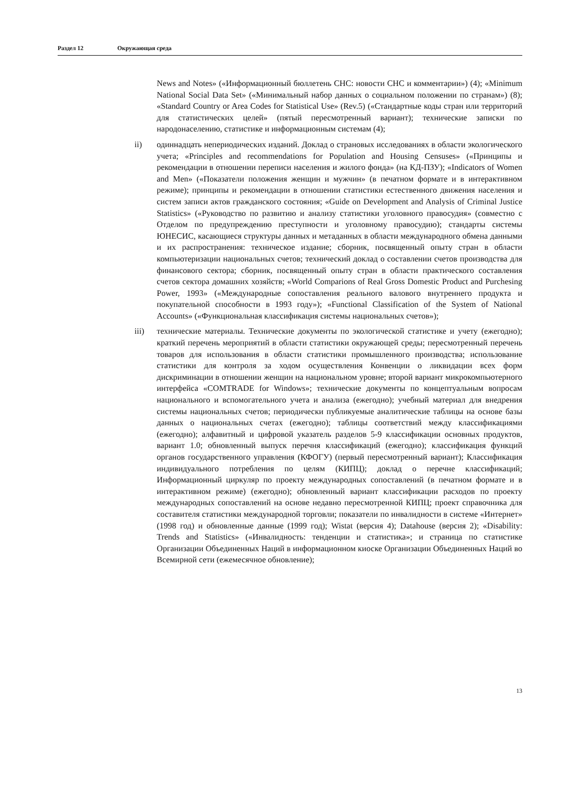Раздел 12 Окружающая среда
News and Notes» («Информационный бюллетень СНС: новости СНС и комментарии») (4); «Minimum National Social Data Set» («Минимальный набор данных о социальном положении по странам») (8); «Standard Country or Area Codes for Statistical Use» (Rev.5) («Стандартные коды стран или территорий для статистических целей» (пятый пересмотренный вариант); технические записки по народонаселению, статистике и информационным системам (4);
ii)
одиннадцать непериодических изданий. Доклад о страновых исследованиях в области экологического учета; «Principles and recommendations for Population and Housing Censuses» («Принципы и рекомендации в отношении переписи населения и жилого фонда» (на КД-ПЗУ); «Indicators of Women and Men» («Показатели положения женщин и мужчин» (в печатном формате и в интерактивном режиме); принципы и рекомендации в отношении статистики естественного движения населения и систем записи актов гражданского состояния; «Guide on Development and Analysis of Criminal Justice Statistics» («Руководство по развитию и анализу статистики уголовного правосудия» (совместно с Отделом по предупреждению преступности и уголовному правосудию); стандарты системы ЮНЕСИС, касающиеся структуры данных и метаданных в области международного обмена данными и их распространения: техническое издание; сборник, посвященный опыту стран в области компьютеризации национальных счетов; технический доклад о составлении счетов производства для финансового сектора; сборник, посвященный опыту стран в области практического составления счетов сектора домашних хозяйств; «World Comparions of Real Gross Domestic Product and Purchesing Power, 1993» («Международные сопоставления реального валового внутреннего продукта и покупательной способности в 1993 году»); «Functional Classification of the System of National Accounts» («Функциональная классификация системы национальных счетов»);
iii)
технические материалы. Технические документы по экологической статистике и учету (ежегодно); краткий перечень мероприятий в области статистики окружающей среды; пересмотренный перечень товаров для использования в области статистики промышленного производства; использование статистики для контроля за ходом осуществления Конвенции о ликвидации всех форм дискриминации в отношении женщин на национальном уровне; второй вариант микрокомпьютерного интерфейса «COMTRADE for Windows»; технические документы по концептуальным вопросам национального и вспомогательного учета и анализа (ежегодно); учебный материал для внедрения системы национальных счетов; периодически публикуемые аналитические таблицы на основе базы данных о национальных счетах (ежегодно); таблицы соответствий между классификациями (ежегодно); алфавитный и цифровой указатель разделов 5-9 классификации основных продуктов, вариант 1.0; обновленный выпуск перечня классификаций (ежегодно); классификация функций органов государственного управления (КФОГУ) (первый пересмотренный вариант); Классификация индивидуального потребления по целям (КИПЦ); доклад о перечне классификаций; Информационный циркуляр по проекту международных сопоставлений (в печатном формате и в интерактивном режиме) (ежегодно); обновленный вариант классификации расходов по проекту международных сопоставлений на основе недавно пересмотренной КИПЦ; проект справочника для составителя статистики международной торговли; показатели по инвалидности в системе «Интернет» (1998 год) и обновленные данные (1999 год); Wistat (версия 4); Datahouse (версия 2); «Disability: Trends and Statistics» («Инвалидность: тенденции и статистика»; и страница по статистике Организации Объединенных Наций в информационном киоске Организации Объединенных Наций во Всемирной сети (ежемесячное обновление);
13